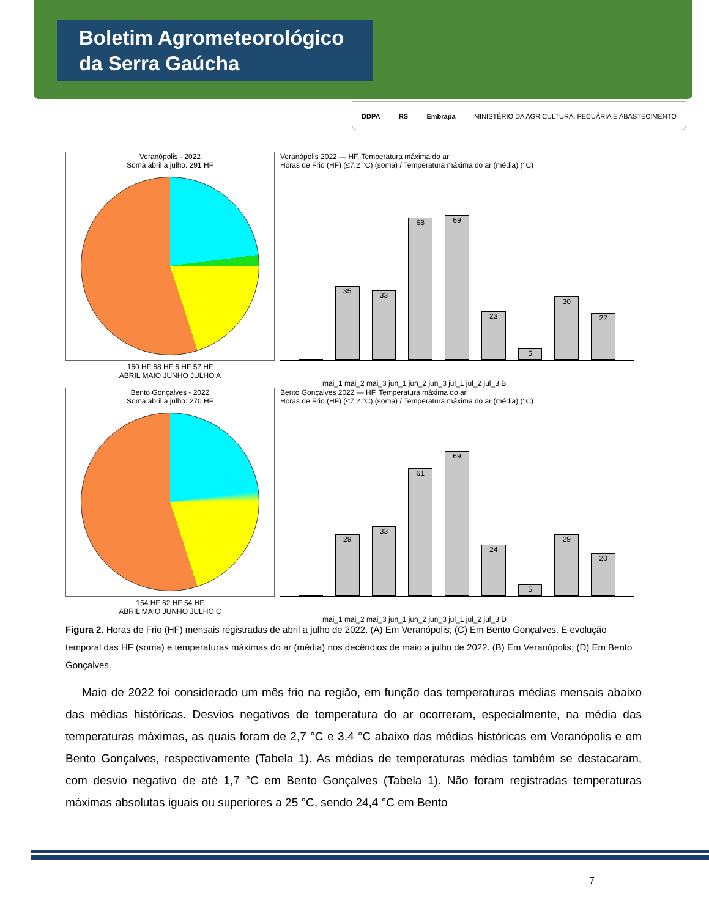Boletim Agrometeorológico
da Serra Gaúcha
DDPA RS Embrapa MINISTÉRIO DA AGRICULTURA, PECUÁRIA E ABASTECIMENTO
Veranópolis - 2022
Soma abril a julho: 291 HF
160 HF 68 HF 6 HF 57 HF
ABRIL MAIO JUNHO JULHO A
Veranópolis 2022 — HF, Temperatura máxima do ar
Horas de Frio (HF) (≤7,2 °C) (soma) / Temperatura máxima do ar (média) (°C)
35
33
68
69
23
5
30
22
mai_1 mai_2 mai_3 jun_1 jun_2 jun_3 jul_1 jul_2 jul_3 B
Bento Gonçalves - 2022
Soma abril a julho: 270 HF
154 HF 62 HF 54 HF
ABRIL MAIO JUNHO JULHO C
Bento Gonçalves 2022 — HF, Temperatura máxima do ar
Horas de Frio (HF) (≤7,2 °C) (soma) / Temperatura máxima do ar (média) (°C)
29
33
61
69
24
5
29
20
mai_1 mai_2 mai_3 jun_1 jun_2 jun_3 jul_1 jul_2 jul_3 D
Figura 2. Horas de Frio (HF) mensais registradas de abril a julho de 2022. (A) Em Veranópolis; (C) Em Bento Gonçalves. E evolução temporal das HF (soma) e temperaturas máximas do ar (média) nos decêndios de maio a julho de 2022. (B) Em Veranópolis; (D) Em Bento Gonçalves.
Maio de 2022 foi considerado um mês frio na região, em função das temperaturas médias mensais abaixo das médias históricas. Desvios negativos de temperatura do ar ocorreram, especialmente, na média das temperaturas máximas, as quais foram de 2,7 °C e 3,4 °C abaixo das médias históricas em Veranópolis e em Bento Gonçalves, respectivamente (Tabela 1). As médias de temperaturas médias também se destacaram, com desvio negativo de até 1,7 °C em Bento Gonçalves (Tabela 1). Não foram registradas temperaturas máximas absolutas iguais ou superiores a 25 °C, sendo 24,4 °C em Bento
7